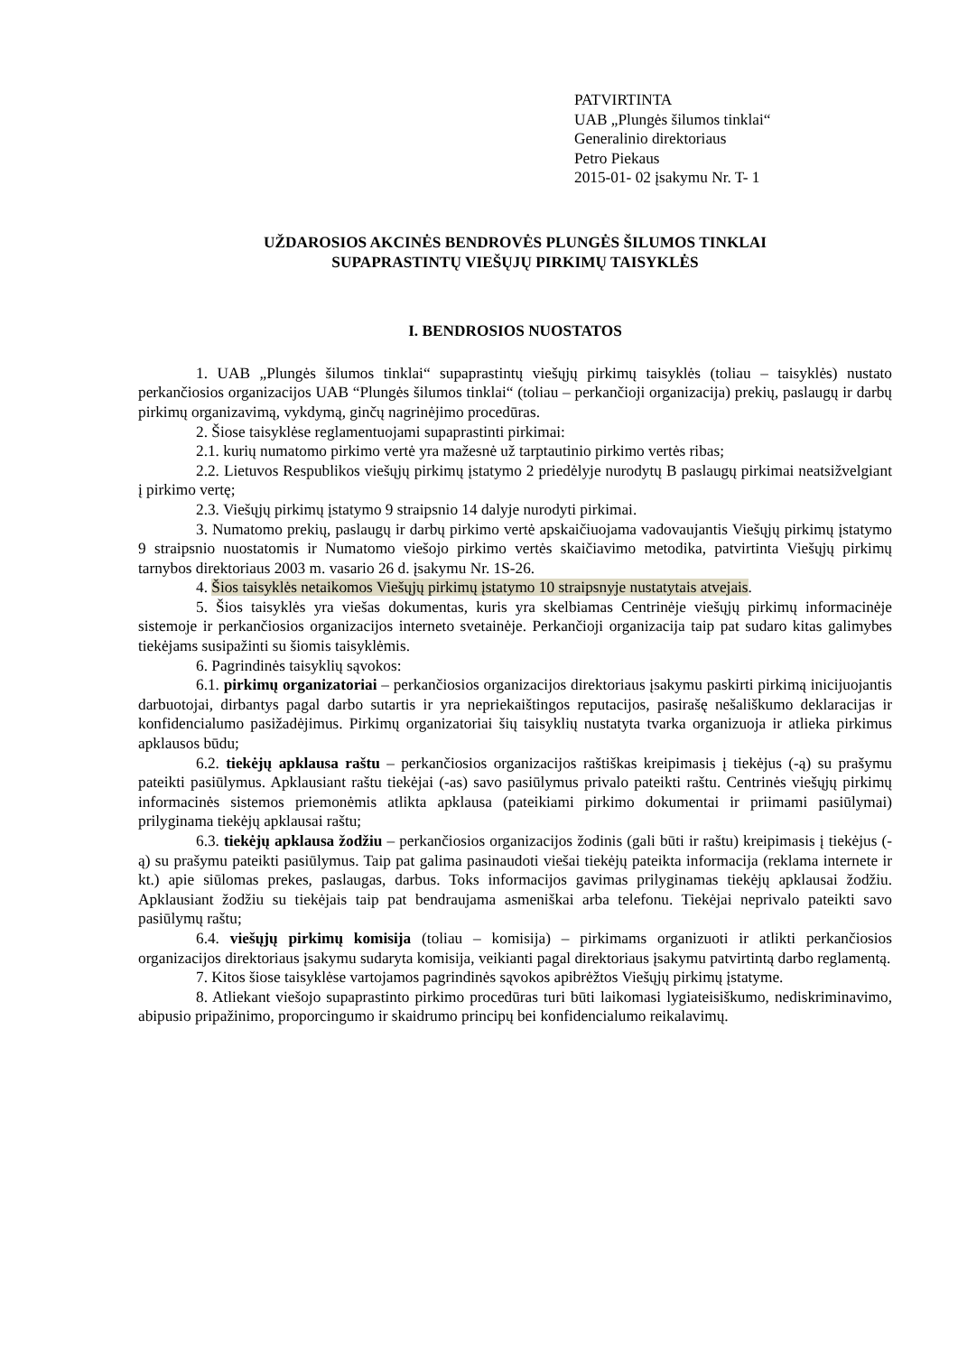PATVIRTINTA
UAB „Plungės šilumos tinklai“
Generalinio direktoriaus
Petro Piekaus
2015-01- 02 įsakymu Nr. T- 1
UŽDAROSIOS AKCINĖS BENDROVĖS PLUNGĖS ŠILUMOS TINKLAI
SUPAPRASTINTŲ VIEŠŲJŲ PIRKIMŲ TAISYKLĖS
I. BENDROSIOS NUOSTATOS
1. UAB „Plungės šilumos tinklai“ supaprastintų viešųjų pirkimų taisyklės (toliau – taisyklės) nustato perkančiosios organizacijos UAB “Plungės šilumos tinklai“ (toliau – perkančioji organizacija) prekių, paslaugų ir darbų pirkimų organizavimą, vykdymą, ginčų nagrinėjimo procedūras.
2. Šiose taisyklėse reglamentuojami supaprastinti pirkimai:
2.1. kurių numatomo pirkimo vertė yra mažesnė už tarptautinio pirkimo vertės ribas;
2.2. Lietuvos Respublikos viešųjų pirkimų įstatymo 2 priedėlyje nurodytų B paslaugų pirkimai neatsižvelgiant į pirkimo vertę;
2.3. Viešųjų pirkimų įstatymo 9 straipsnio 14 dalyje nurodyti pirkimai.
3. Numatomo prekių, paslaugų ir darbų pirkimo vertė apskaičiuojama vadovaujantis Viešųjų pirkimų įstatymo 9 straipsnio nuostatomis ir Numatomo viešojo pirkimo vertės skaičiavimo metodika, patvirtinta Viešųjų pirkimų tarnybos direktoriaus 2003 m. vasario 26 d. įsakymu Nr. 1S-26.
4. Šios taisyklės netaikomos Viešųjų pirkimų įstatymo 10 straipsnyje nustatytais atvejais.
5. Šios taisyklės yra viešas dokumentas, kuris yra skelbiamas Centrinėje viešųjų pirkimų informacinėje sistemoje ir perkančiosios organizacijos interneto svetainėje. Perkančioji organizacija taip pat sudaro kitas galimybes tiekėjams susipažinti su šiomis taisyklėmis.
6. Pagrindinės taisyklių sąvokos:
6.1. pirkimų organizatoriai – perkančiosios organizacijos direktoriaus įsakymu paskirti pirkimą inicijuojantis darbuotojai, dirbantys pagal darbo sutartis ir yra nepriekaištingos reputacijos, pasirašę nešališkumo deklaracijas ir konfidencialumo pasižadėjimus. Pirkimų organizatoriai šių taisyklių nustatyta tvarka organizuoja ir atlieka pirkimus apklausos būdu;
6.2. tiekėjų apklausa raštu – perkančiosios organizacijos raštiškas kreipimasis į tiekėjus (-ą) su prašymu pateikti pasiūlymus. Apklausiant raštu tiekėjai (-as) savo pasiūlymus privalo pateikti raštu. Centrinės viešųjų pirkimų informacinės sistemos priemonėmis atlikta apklausa (pateikiami pirkimo dokumentai ir priimami pasiūlymai) prilyginama tiekėjų apklausai raštu;
6.3. tiekėjų apklausa žodžiu – perkančiosios organizacijos žodinis (gali būti ir raštu) kreipimasis į tiekėjus (-ą) su prašymu pateikti pasiūlymus. Taip pat galima pasinaudoti viešai tiekėjų pateikta informacija (reklama internete ir kt.) apie siūlomas prekes, paslaugas, darbus. Toks informacijos gavimas prilyginamas tiekėjų apklausai žodžiu. Apklausiant žodžiu su tiekėjais taip pat bendraujama asmeniškai arba telefonu. Tiekėjai neprivalo pateikti savo pasiūlymų raštu;
6.4. viešųjų pirkimų komisija (toliau – komisija) – pirkimams organizuoti ir atlikti perkančiosios organizacijos direktoriaus įsakymu sudaryta komisija, veikianti pagal direktoriaus įsakymu patvirtintą darbo reglamentą.
7. Kitos šiose taisyklėse vartojamos pagrindinės sąvokos apibrėžtos Viešųjų pirkimų įstatyme.
8. Atliekant viešojo supaprastinto pirkimo procedūras turi būti laikomasi lygiateisiškumo, nediskriminavimo, abipusio pripažinimo, proporcingumo ir skaidrumo principų bei konfidencialumo reikalavimų.